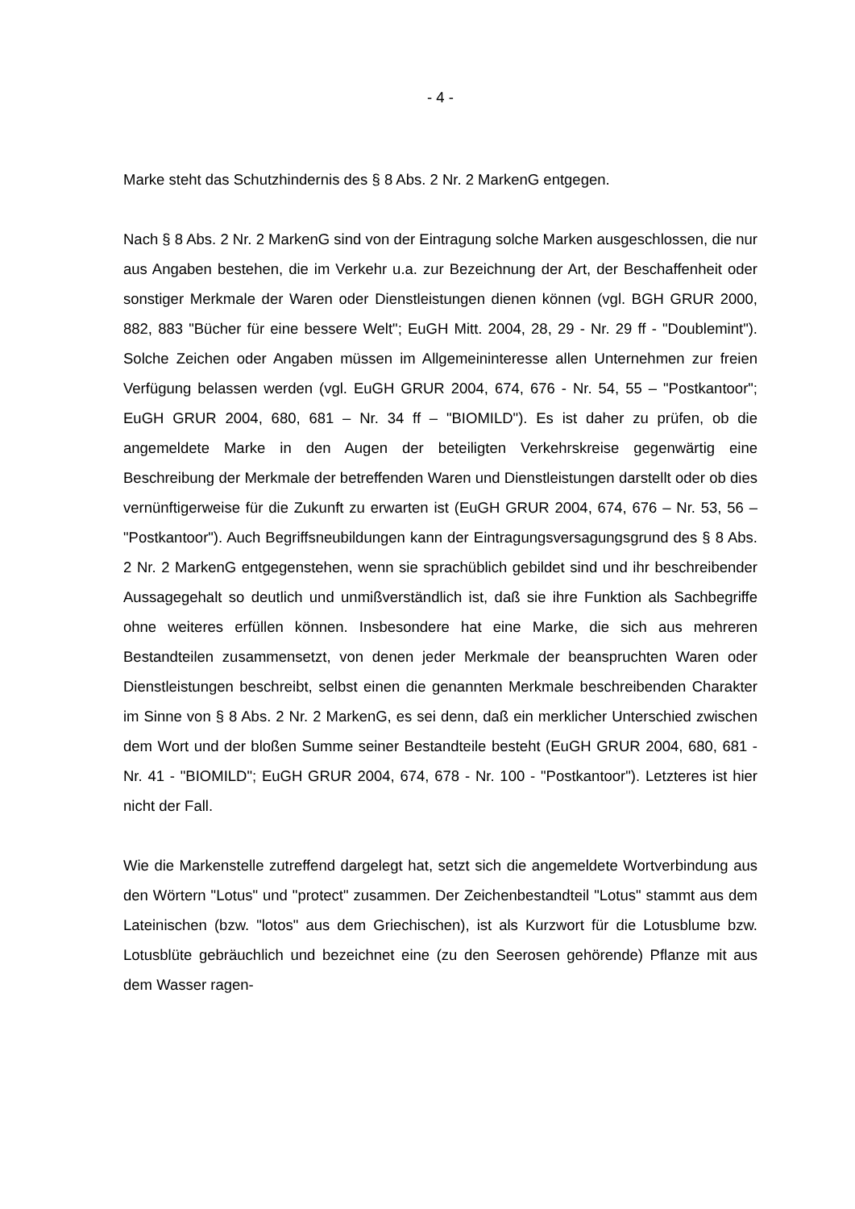- 4 -
Marke steht das Schutzhindernis des § 8 Abs. 2 Nr. 2 MarkenG entgegen.
Nach § 8 Abs. 2 Nr. 2 MarkenG sind von der Eintragung solche Marken ausgeschlossen, die nur aus Angaben bestehen, die im Verkehr u.a. zur Bezeichnung der Art, der Beschaffenheit oder sonstiger Merkmale der Waren oder Dienstleistungen dienen können (vgl. BGH GRUR 2000, 882, 883 "Bücher für eine bessere Welt"; EuGH Mitt. 2004, 28, 29 - Nr. 29 ff - "Doublemint"). Solche Zeichen oder Angaben müssen im Allgemeininteresse allen Unternehmen zur freien Verfügung belassen werden (vgl. EuGH GRUR 2004, 674, 676 - Nr. 54, 55 – "Postkantoor"; EuGH GRUR 2004, 680, 681 – Nr. 34 ff – "BIOMILD"). Es ist daher zu prüfen, ob die angemeldete Marke in den Augen der beteiligten Verkehrskreise gegenwärtig eine Beschreibung der Merkmale der betreffenden Waren und Dienstleistungen darstellt oder ob dies vernünftigerweise für die Zukunft zu erwarten ist (EuGH GRUR 2004, 674, 676 – Nr. 53, 56 – "Postkantoor"). Auch Begriffsneubildungen kann der Eintragungsversagungsgrund des § 8 Abs. 2 Nr. 2 MarkenG entgegenstehen, wenn sie sprachüblich gebildet sind und ihr beschreibender Aussagegehalt so deutlich und unmißverständlich ist, daß sie ihre Funktion als Sachbegriffe ohne weiteres erfüllen können. Insbesondere hat eine Marke, die sich aus mehreren Bestandteilen zusammensetzt, von denen jeder Merkmale der beanspruchten Waren oder Dienstleistungen beschreibt, selbst einen die genannten Merkmale beschreibenden Charakter im Sinne von § 8 Abs. 2 Nr. 2 MarkenG, es sei denn, daß ein merklicher Unterschied zwischen dem Wort und der bloßen Summe seiner Bestandteile besteht (EuGH GRUR 2004, 680, 681 - Nr. 41 - "BIOMILD"; EuGH GRUR 2004, 674, 678 - Nr. 100 - "Postkantoor"). Letzteres ist hier nicht der Fall.
Wie die Markenstelle zutreffend dargelegt hat, setzt sich die angemeldete Wortverbindung aus den Wörtern "Lotus" und "protect" zusammen. Der Zeichenbestandteil "Lotus" stammt aus dem Lateinischen (bzw. "lotos" aus dem Griechischen), ist als Kurzwort für die Lotusblume bzw. Lotusblüte gebräuchlich und bezeichnet eine (zu den Seerosen gehörende) Pflanze mit aus dem Wasser ragen-